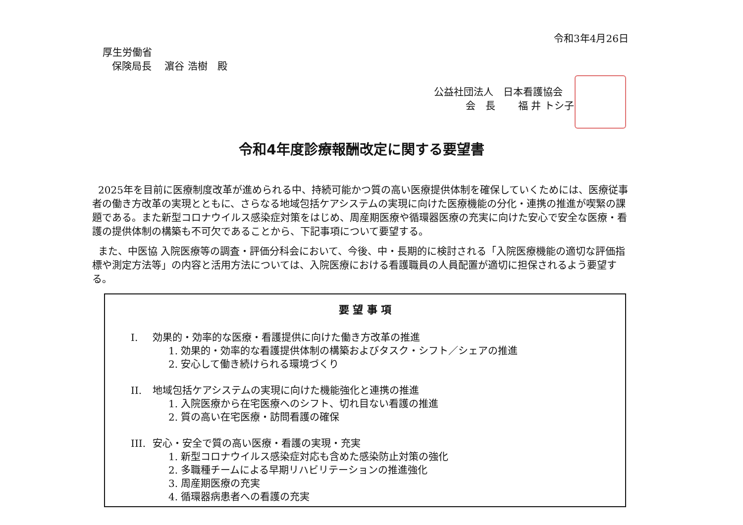令和3年4月26日
厚生労働省
保険局長　 濵谷 浩樹　殿
公益社団法人　日本看護協会
会　長　　 福 井 トシ子
令和4年度診療報酬改定に関する要望書
2025年を目前に医療制度改革が進められる中、持続可能かつ質の高い医療提供体制を確保していくためには、医療従事者の働き方改革の実現とともに、さらなる地域包括ケアシステムの実現に向けた医療機能の分化・連携の推進が喫緊の課題である。また新型コロナウイルス感染症対策をはじめ、周産期医療や循環器医療の充実に向けた安心で安全な医療・看護の提供体制の構築も不可欠であることから、下記事項について要望する。
また、中医協 入院医療等の調査・評価分科会において、今後、中・長期的に検討される「入院医療機能の適切な評価指標や測定方法等」の内容と活用方法については、入院医療における看護職員の人員配置が適切に担保されるよう要望する。
要 望 事 項
I. 効果的・効率的な医療・看護提供に向けた働き方改革の推進
1. 効果的・効率的な看護提供体制の構築およびタスク・シフト／シェアの推進
2. 安心して働き続けられる環境づくり
II. 地域包括ケアシステムの実現に向けた機能強化と連携の推進
1. 入院医療から在宅医療へのシフト、切れ目ない看護の推進
2. 質の高い在宅医療・訪問看護の確保
III. 安心・安全で質の高い医療・看護の実現・充実
1. 新型コロナウイルス感染症対応も含めた感染防止対策の強化
2. 多職種チームによる早期リハビリテーションの推進強化
3. 周産期医療の充実
4. 循環器病患者への看護の充実